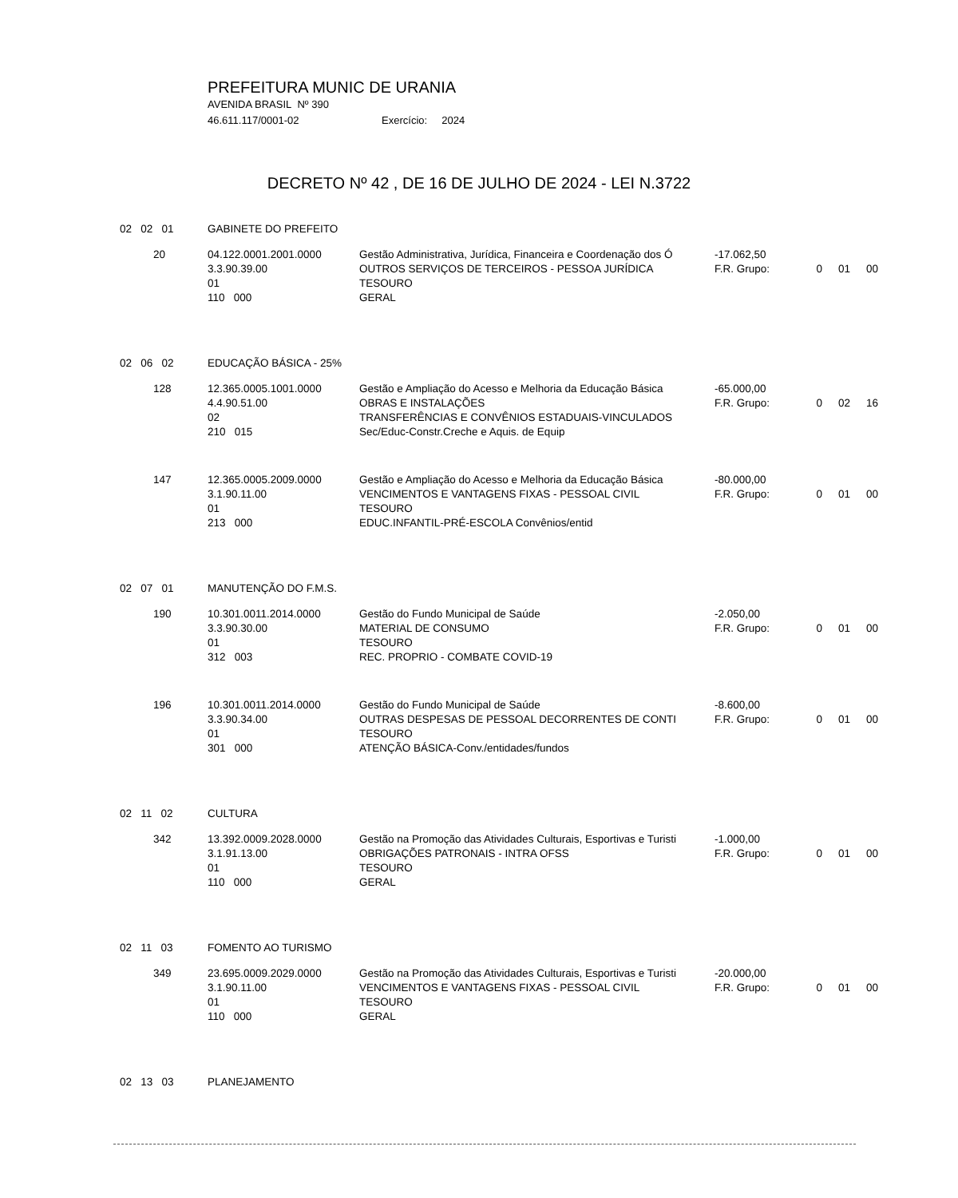PREFEITURA MUNIC DE URANIA
AVENIDA BRASIL Nº 390
46.611.117/0001-02 Exercício: 2024
DECRETO Nº 42 , DE 16 DE JULHO DE 2024 - LEI N.3722
| 02 02 01 | GABINETE DO PREFEITO | | | | | |
| 20 | 04.122.0001.2001.0000 3.3.90.39.00 01 110 000 | Gestão Administrativa, Jurídica, Financeira e Coordenação dos Ó OUTROS SERVIÇOS DE TERCEIROS - PESSOA JURÍDICA TESOURO GERAL | -17.062,50 F.R. Grupo: | 0 | 01 | 00 |
| 02 06 02 | EDUCAÇÃO BÁSICA - 25% | | | | | |
| 128 | 12.365.0005.1001.0000 4.4.90.51.00 02 210 015 | Gestão e Ampliação do Acesso e Melhoria da Educação Básica OBRAS E INSTALAÇÕES TRANSFERÊNCIAS E CONVÊNIOS ESTADUAIS-VINCULADOS Sec/Educ-Constr.Creche e Aquis. de Equip | -65.000,00 F.R. Grupo: | 0 | 02 | 16 |
| 147 | 12.365.0005.2009.0000 3.1.90.11.00 01 213 000 | Gestão e Ampliação do Acesso e Melhoria da Educação Básica VENCIMENTOS E VANTAGENS FIXAS - PESSOAL CIVIL TESOURO EDUC.INFANTIL-PRÉ-ESCOLA Convênios/entid | -80.000,00 F.R. Grupo: | 0 | 01 | 00 |
| 02 07 01 | MANUTENÇÃO DO F.M.S. | | | | | |
| 190 | 10.301.0011.2014.0000 3.3.90.30.00 01 312 003 | Gestão do Fundo Municipal de Saúde MATERIAL DE CONSUMO TESOURO REC. PROPRIO - COMBATE COVID-19 | -2.050,00 F.R. Grupo: | 0 | 01 | 00 |
| 196 | 10.301.0011.2014.0000 3.3.90.34.00 01 301 000 | Gestão do Fundo Municipal de Saúde OUTRAS DESPESAS DE PESSOAL DECORRENTES DE CONTI TESOURO ATENÇÃO BÁSICA-Conv./entidades/fundos | -8.600,00 F.R. Grupo: | 0 | 01 | 00 |
| 02 11 02 | CULTURA | | | | | |
| 342 | 13.392.0009.2028.0000 3.1.91.13.00 01 110 000 | Gestão na Promoção das Atividades Culturais, Esportivas e Turisti OBRIGAÇÕES PATRONAIS - INTRA OFSS TESOURO GERAL | -1.000,00 F.R. Grupo: | 0 | 01 | 00 |
| 02 11 03 | FOMENTO AO TURISMO | | | | | |
| 349 | 23.695.0009.2029.0000 3.1.90.11.00 01 110 000 | Gestão na Promoção das Atividades Culturais, Esportivas e Turisti VENCIMENTOS E VANTAGENS FIXAS - PESSOAL CIVIL TESOURO GERAL | -20.000,00 F.R. Grupo: | 0 | 01 | 00 |
| 02 13 03 | PLANEJAMENTO | | | | | |